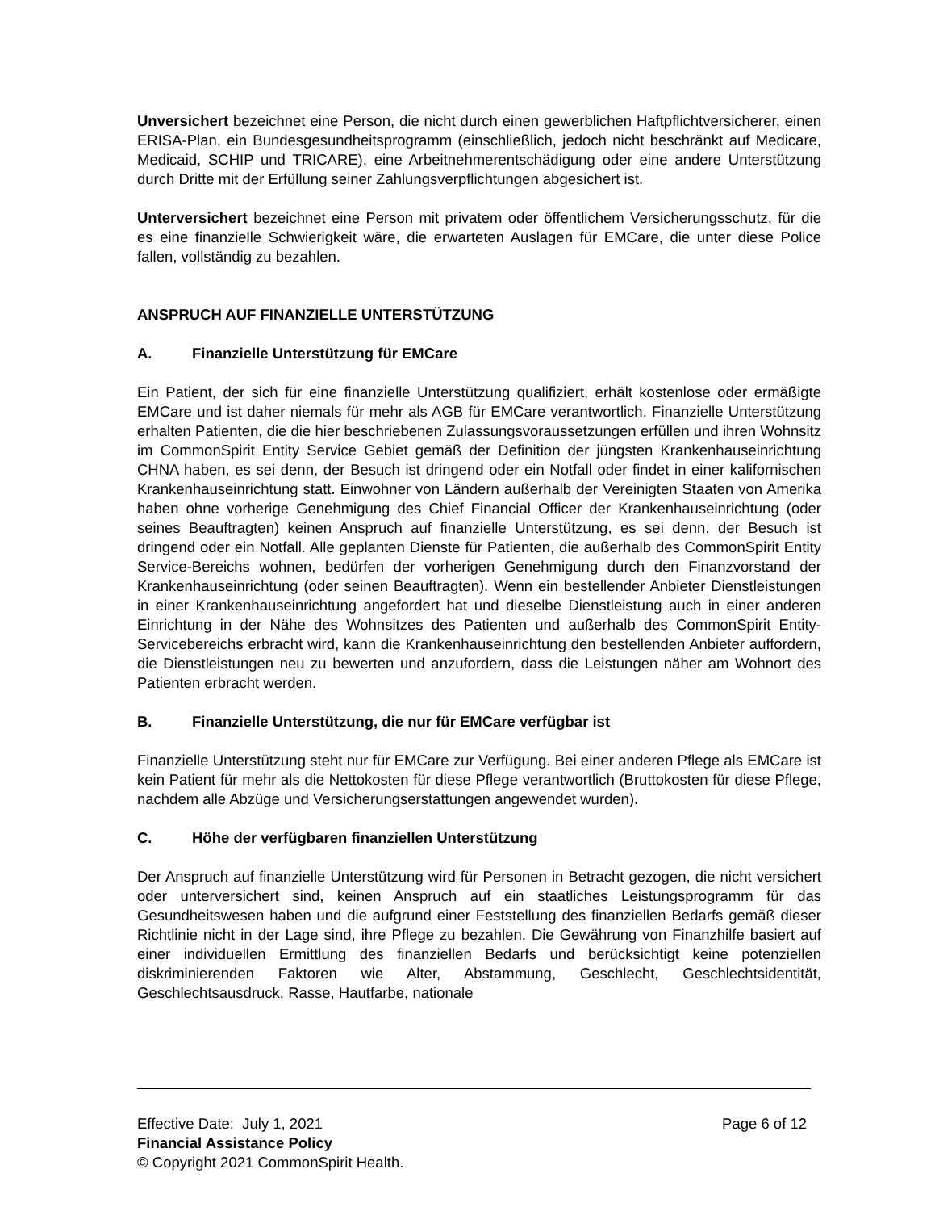Unversichert bezeichnet eine Person, die nicht durch einen gewerblichen Haftpflichtversicherer, einen ERISA-Plan, ein Bundesgesundheitsprogramm (einschließlich, jedoch nicht beschränkt auf Medicare, Medicaid, SCHIP und TRICARE), eine Arbeitnehmerentschädigung oder eine andere Unterstützung durch Dritte mit der Erfüllung seiner Zahlungsverpflichtungen abgesichert ist.
Unterversichert bezeichnet eine Person mit privatem oder öffentlichem Versicherungsschutz, für die es eine finanzielle Schwierigkeit wäre, die erwarteten Auslagen für EMCare, die unter diese Police fallen, vollständig zu bezahlen.
ANSPRUCH AUF FINANZIELLE UNTERSTÜTZUNG
A. Finanzielle Unterstützung für EMCare
Ein Patient, der sich für eine finanzielle Unterstützung qualifiziert, erhält kostenlose oder ermäßigte EMCare und ist daher niemals für mehr als AGB für EMCare verantwortlich. Finanzielle Unterstützung erhalten Patienten, die die hier beschriebenen Zulassungsvoraussetzungen erfüllen und ihren Wohnsitz im CommonSpirit Entity Service Gebiet gemäß der Definition der jüngsten Krankenhauseinrichtung CHNA haben, es sei denn, der Besuch ist dringend oder ein Notfall oder findet in einer kalifornischen Krankenhauseinrichtung statt. Einwohner von Ländern außerhalb der Vereinigten Staaten von Amerika haben ohne vorherige Genehmigung des Chief Financial Officer der Krankenhauseinrichtung (oder seines Beauftragten) keinen Anspruch auf finanzielle Unterstützung, es sei denn, der Besuch ist dringend oder ein Notfall. Alle geplanten Dienste für Patienten, die außerhalb des CommonSpirit Entity Service-Bereichs wohnen, bedürfen der vorherigen Genehmigung durch den Finanzvorstand der Krankenhauseinrichtung (oder seinen Beauftragten). Wenn ein bestellender Anbieter Dienstleistungen in einer Krankenhauseinrichtung angefordert hat und dieselbe Dienstleistung auch in einer anderen Einrichtung in der Nähe des Wohnsitzes des Patienten und außerhalb des CommonSpirit Entity-Servicebereichs erbracht wird, kann die Krankenhauseinrichtung den bestellenden Anbieter auffordern, die Dienstleistungen neu zu bewerten und anzufordern, dass die Leistungen näher am Wohnort des Patienten erbracht werden.
B. Finanzielle Unterstützung, die nur für EMCare verfügbar ist
Finanzielle Unterstützung steht nur für EMCare zur Verfügung. Bei einer anderen Pflege als EMCare ist kein Patient für mehr als die Nettokosten für diese Pflege verantwortlich (Bruttokosten für diese Pflege, nachdem alle Abzüge und Versicherungserstattungen angewendet wurden).
C. Höhe der verfügbaren finanziellen Unterstützung
Der Anspruch auf finanzielle Unterstützung wird für Personen in Betracht gezogen, die nicht versichert oder unterversichert sind, keinen Anspruch auf ein staatliches Leistungsprogramm für das Gesundheitswesen haben und die aufgrund einer Feststellung des finanziellen Bedarfs gemäß dieser Richtlinie nicht in der Lage sind, ihre Pflege zu bezahlen. Die Gewährung von Finanzhilfe basiert auf einer individuellen Ermittlung des finanziellen Bedarfs und berücksichtigt keine potenziellen diskriminierenden Faktoren wie Alter, Abstammung, Geschlecht, Geschlechtsidentität, Geschlechtsausdruck, Rasse, Hautfarbe, nationale
Effective Date: July 1, 2021 Page 6 of 12
Financial Assistance Policy
© Copyright 2021 CommonSpirit Health.